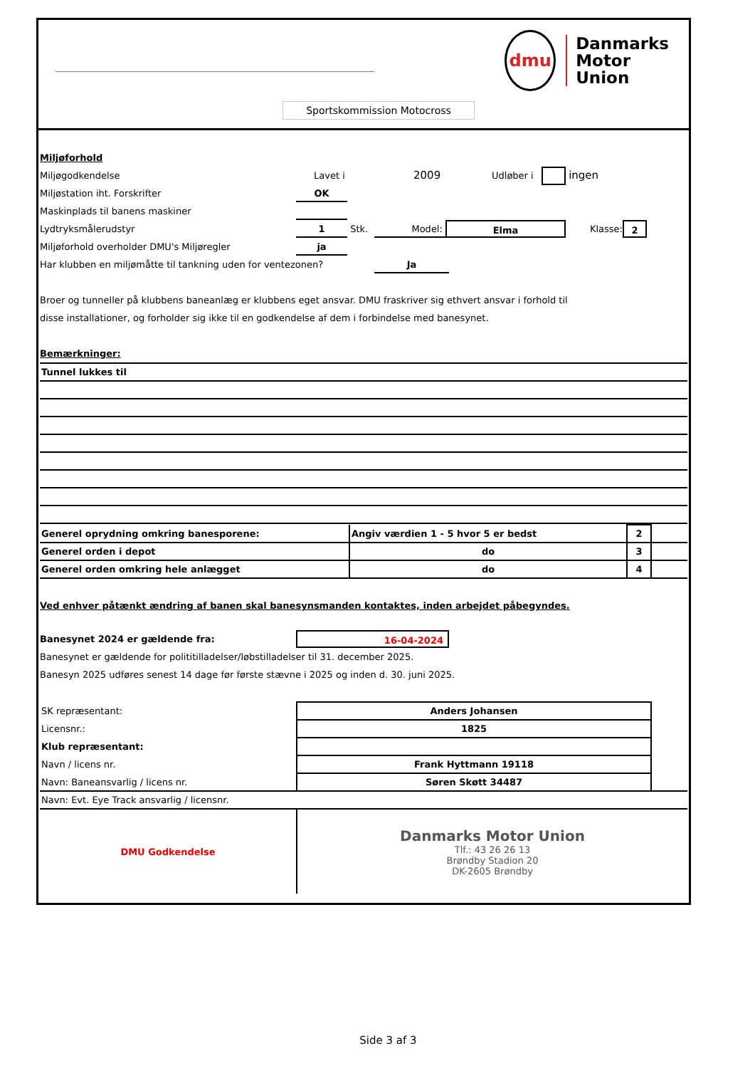dmu
Danmarks
Motor
Union
Sportskommission Motocross
Miljøforhold
Miljøgodkendelse Lavet i 2009 Udløber i ingen
Miljøstation iht. Forskrifter OK
Maskinplads til banens maskiner
Lydtryksmålerudstyr 1 Stk. Model: Elma Klasse: 2
Miljøforhold overholder DMU's Miljøregler ja
Har klubben en miljømåtte til tankning uden for ventezonen? Ja
Broer og tunneller på klubbens baneanlæg er klubbens eget ansvar. DMU fraskriver sig ethvert ansvar i forhold til
disse installationer, og forholder sig ikke til en godkendelse af dem i forbindelse med banesynet.
Bemærkninger:
| Tunnel lukkes til |
| Generel oprydning omkring banesporene: | Angiv værdien 1 - 5 hvor 5 er bedst | 2 | |
| Generel orden i depot | do | 3 | |
| Generel orden omkring hele anlægget | do | 4 | |
Ved enhver påtænkt ændring af banen skal banesynsmanden kontaktes, inden arbejdet påbegyndes.
Banesynet 2024 er gældende fra: 16-04-2024
Banesynet er gældende for polititilladelser/løbstilladelser til 31. december 2025.
Banesyn 2025 udføres senest 14 dage før første stævne i 2025 og inden d. 30. juni 2025.
| SK repræsentant: | Anders Johansen | |
| Licensnr.: | 1825 | |
| Klub repræsentant: | | |
| Navn / licens nr. | Frank Hyttmann 19118 | |
| Navn: Baneansvarlig / licens nr. | Søren Skøtt 34487 | |
| Navn: Evt. Eye Track ansvarlig / licensnr. | | |
| DMU Godkendelse | Danmarks Motor Union Tlf.: 43 26 26 13 Brøndby Stadion 20 DK-2605 Brøndby |
Side 3 af 3